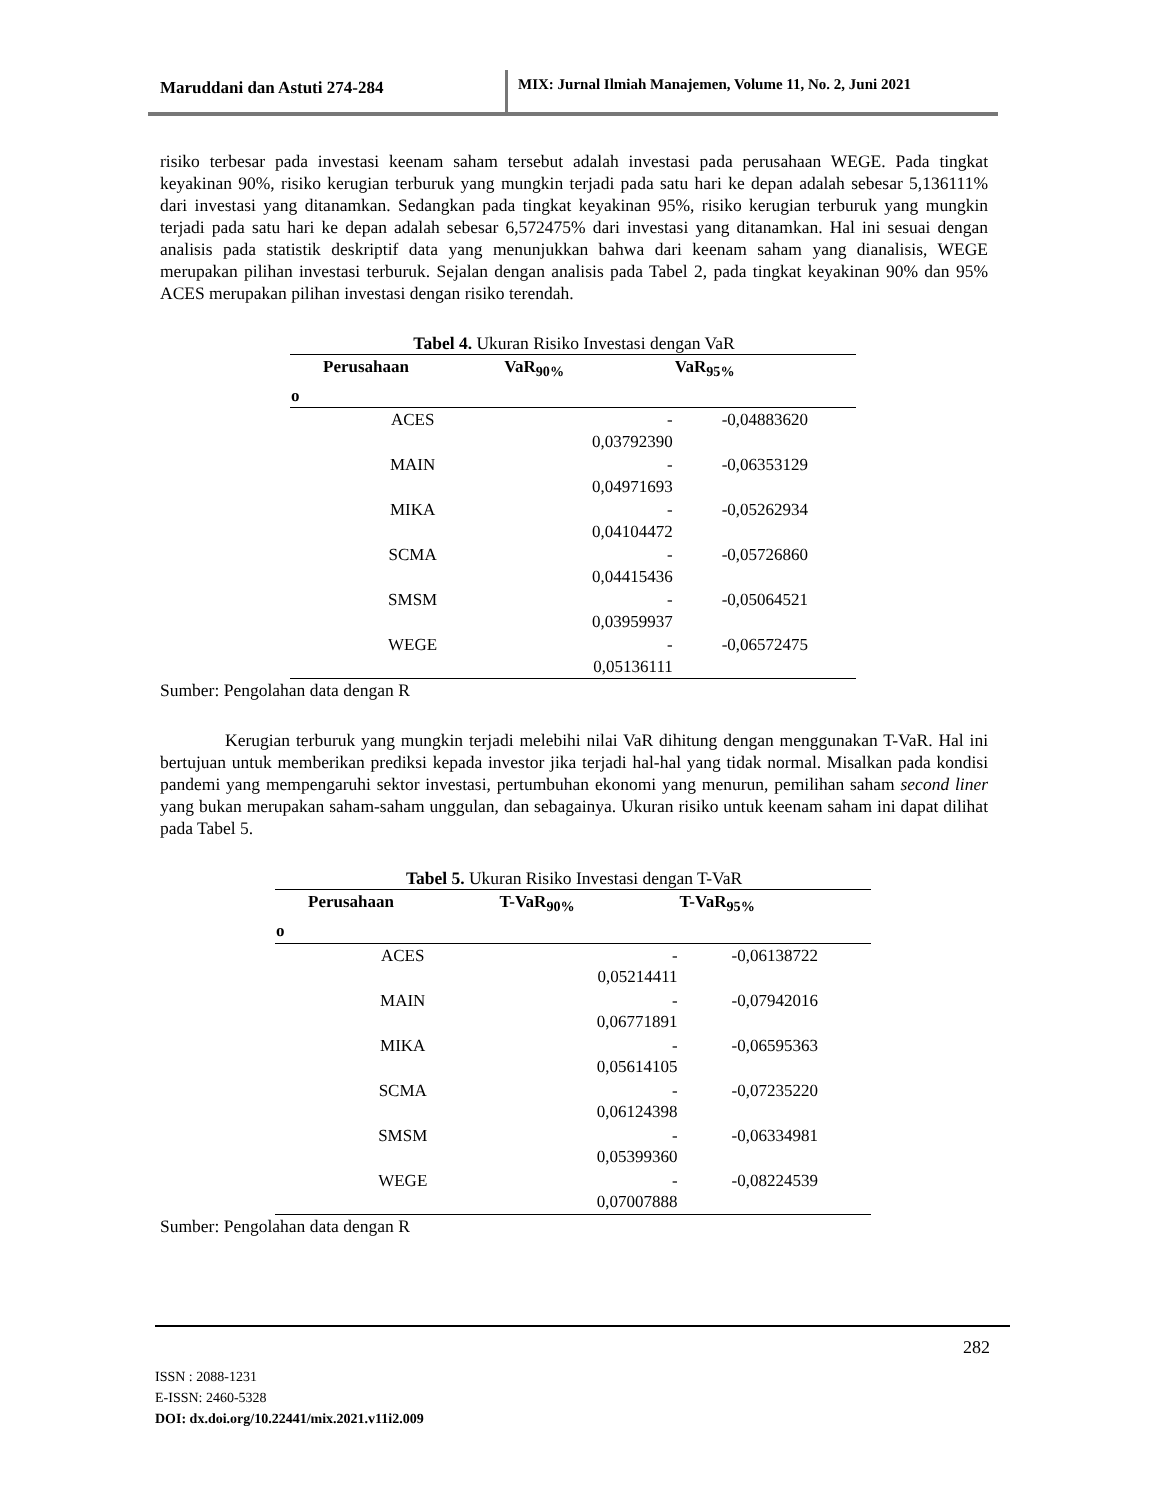Maruddani dan Astuti 274-284 MIX: Jurnal Ilmiah Manajemen, Volume 11, No. 2, Juni 2021
risiko terbesar pada investasi keenam saham tersebut adalah investasi pada perusahaan WEGE. Pada tingkat keyakinan 90%, risiko kerugian terburuk yang mungkin terjadi pada satu hari ke depan adalah sebesar 5,136111% dari investasi yang ditanamkan. Sedangkan pada tingkat keyakinan 95%, risiko kerugian terburuk yang mungkin terjadi pada satu hari ke depan adalah sebesar 6,572475% dari investasi yang ditanamkan. Hal ini sesuai dengan analisis pada statistik deskriptif data yang menunjukkan bahwa dari keenam saham yang dianalisis, WEGE merupakan pilihan investasi terburuk. Sejalan dengan analisis pada Tabel 2, pada tingkat keyakinan 90% dan 95% ACES merupakan pilihan investasi dengan risiko terendah.
Tabel 4. Ukuran Risiko Investasi dengan VaR
| | Perusahaan | VaR<sub>90%</sub> | VaR<sub>95%</sub> |
| --- | --- | --- | --- |
| o | | | |
| | ACES | - 0,03792390 | -0,04883620 |
| | MAIN | - 0,04971693 | -0,06353129 |
| | MIKA | - 0,04104472 | -0,05262934 |
| | SCMA | - 0,04415436 | -0,05726860 |
| | SMSM | - 0,03959937 | -0,05064521 |
| | WEGE | - 0,05136111 | -0,06572475 |
Sumber: Pengolahan data dengan R
Kerugian terburuk yang mungkin terjadi melebihi nilai VaR dihitung dengan menggunakan T-VaR. Hal ini bertujuan untuk memberikan prediksi kepada investor jika terjadi hal-hal yang tidak normal. Misalkan pada kondisi pandemi yang mempengaruhi sektor investasi, pertumbuhan ekonomi yang menurun, pemilihan saham second liner yang bukan merupakan saham-saham unggulan, dan sebagainya. Ukuran risiko untuk keenam saham ini dapat dilihat pada Tabel 5.
Tabel 5. Ukuran Risiko Investasi dengan T-VaR
| | Perusahaan | T-VaR<sub>90%</sub> | T-VaR<sub>95%</sub> |
| --- | --- | --- | --- |
| o | | | |
| | ACES | - 0,05214411 | -0,06138722 |
| | MAIN | - 0,06771891 | -0,07942016 |
| | MIKA | - 0,05614105 | -0,06595363 |
| | SCMA | - 0,06124398 | -0,07235220 |
| | SMSM | - 0,05399360 | -0,06334981 |
| | WEGE | - 0,07007888 | -0,08224539 |
Sumber: Pengolahan data dengan R
282
ISSN : 2088-1231
E-ISSN: 2460-5328
DOI: dx.doi.org/10.22441/mix.2021.v11i2.009